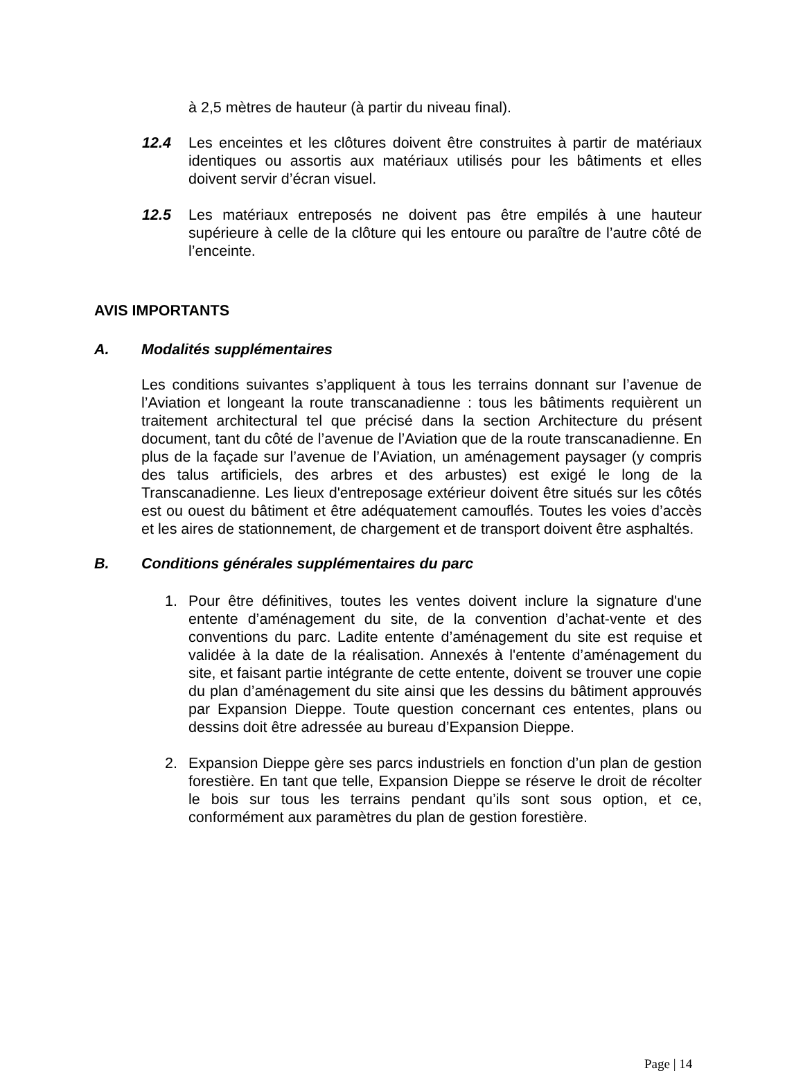à 2,5 mètres de hauteur (à partir du niveau final).
12.4 Les enceintes et les clôtures doivent être construites à partir de matériaux identiques ou assortis aux matériaux utilisés pour les bâtiments et elles doivent servir d’écran visuel.
12.5 Les matériaux entreposés ne doivent pas être empilés à une hauteur supérieure à celle de la clôture qui les entoure ou paraître de l’autre côté de l’enceinte.
AVIS IMPORTANTS
A. Modalités supplémentaires
Les conditions suivantes s’appliquent à tous les terrains donnant sur l’avenue de l’Aviation et longeant la route transcanadienne : tous les bâtiments requièrent un traitement architectural tel que précisé dans la section Architecture du présent document, tant du côté de l’avenue de l’Aviation que de la route transcanadienne. En plus de la façade sur l’avenue de l’Aviation, un aménagement paysager (y compris des talus artificiels, des arbres et des arbustes) est exigé le long de la Transcanadienne. Les lieux d'entreposage extérieur doivent être situés sur les côtés est ou ouest du bâtiment et être adéquatement camouflés. Toutes les voies d’accès et les aires de stationnement, de chargement et de transport doivent être asphaltés.
B. Conditions générales supplémentaires du parc
1. Pour être définitives, toutes les ventes doivent inclure la signature d'une entente d’aménagement du site, de la convention d’achat-vente et des conventions du parc. Ladite entente d’aménagement du site est requise et validée à la date de la réalisation. Annexés à l'entente d’aménagement du site, et faisant partie intégrante de cette entente, doivent se trouver une copie du plan d’aménagement du site ainsi que les dessins du bâtiment approuvés par Expansion Dieppe. Toute question concernant ces ententes, plans ou dessins doit être adressée au bureau d’Expansion Dieppe.
2. Expansion Dieppe gère ses parcs industriels en fonction d’un plan de gestion forestière. En tant que telle, Expansion Dieppe se réserve le droit de récolter le bois sur tous les terrains pendant qu’ils sont sous option, et ce, conformément aux paramètres du plan de gestion forestière.
Page | 14